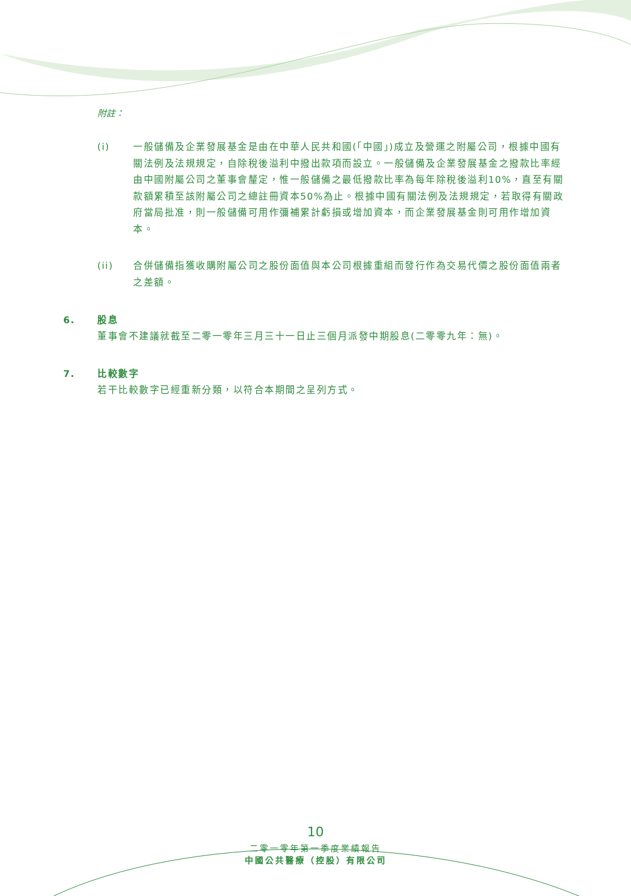附註：
(i) 一般儲備及企業發展基金是由在中華人民共和國(「中國」)成立及營運之附屬公司，根據中國有關法例及法規規定，自除稅後溢利中撥出款項而設立。一般儲備及企業發展基金之撥款比率經由中國附屬公司之董事會釐定，惟一般儲備之最低撥款比率為每年除稅後溢利10%，直至有關款額累積至該附屬公司之總註冊資本50%為止。根據中國有關法例及法規規定，若取得有關政府當局批准，則一般儲備可用作彌補累計虧損或增加資本，而企業發展基金則可用作增加資本。
(ii) 合併儲備指獲收購附屬公司之股份面值與本公司根據重組而發行作為交易代價之股份面值兩者之差額。
6. 股息
董事會不建議就截至二零一零年三月三十一日止三個月派發中期股息(二零零九年：無)。
7. 比較數字
若干比較數字已經重新分類，以符合本期間之呈列方式。
10
二零一零年第一季度業績報告
中國公共醫療（控股）有限公司